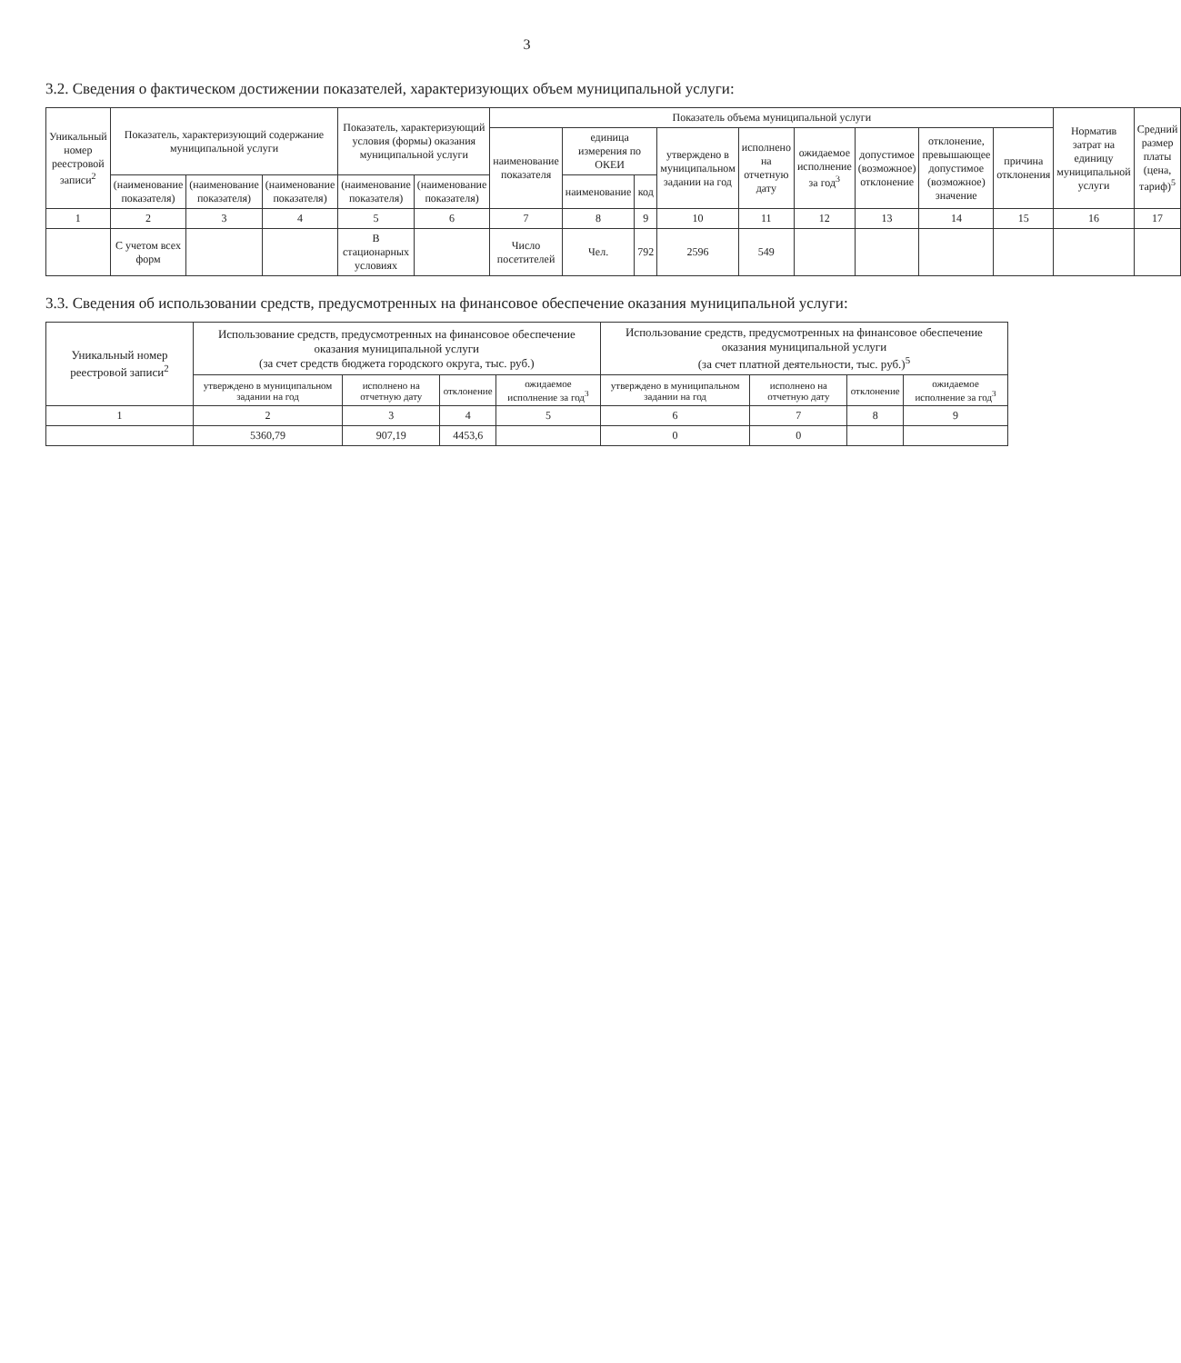3
3.2. Сведения о фактическом достижении показателей, характеризующих объем муниципальной услуги:
| Уникальный номер реестровой записи<sup>2</sup> | Показатель, характеризующий содержание муниципальной услуги | | | Показатель, характеризующий условия (формы) оказания муниципальной услуги | | Показатель объема муниципальной услуги | | | | | | | | | Норматив затрат на единицу муниципальной услуги | Средний размер платы (цена, тариф)<sup>5</sup> |
| --- | --- | --- | --- | --- | --- | --- | --- | --- | --- | --- | --- | --- | --- | --- | --- | --- |
| | | | | | | наименование показателя | единица измерения по ОКЕИ | | утверждено в муниципальном задании на год | исполнено на отчетную дату | ожидаемое исполнение за год<sup>3</sup> | допустимое (возможное) отклонение | отклонение, превышающее допустимое (возможное) значение | причина отклонения | | |
| | (наименование показателя) | (наименование показателя) | (наименование показателя) | (наименование показателя) | (наименование показателя) | | наименование | код | | | | | | | | |
| 1 | 2 | 3 | 4 | 5 | 6 | 7 | 8 | 9 | 10 | 11 | 12 | 13 | 14 | 15 | 16 | 17 |
| | С учетом всех форм | | | В стационарных условиях | | Число посетителей | Чел. | 792 | 2596 | 549 | | | | | | |
3.3. Сведения об использовании средств, предусмотренных на финансовое обеспечение оказания муниципальной услуги:
| Уникальный номер реестровой записи<sup>2</sup> | Использование средств, предусмотренных на финансовое обеспечение оказания муниципальной услуги (за счет средств бюджета городского округа, тыс. руб.) | | | | Использование средств, предусмотренных на финансовое обеспечение оказания муниципальной услуги (за счет платной деятельности, тыс. руб.)<sup>5</sup> | | | |
| --- | --- | --- | --- | --- | --- | --- | --- | --- |
| | утверждено в муниципальном задании на год | исполнено на отчетную дату | отклонение | ожидаемое исполнение за год<sup>3</sup> | утверждено в муниципальном задании на год | исполнено на отчетную дату | отклонение | ожидаемое исполнение за год<sup>3</sup> |
| 1 | 2 | 3 | 4 | 5 | 6 | 7 | 8 | 9 |
| | 5360,79 | 907,19 | 4453,6 | | 0 | 0 | | |